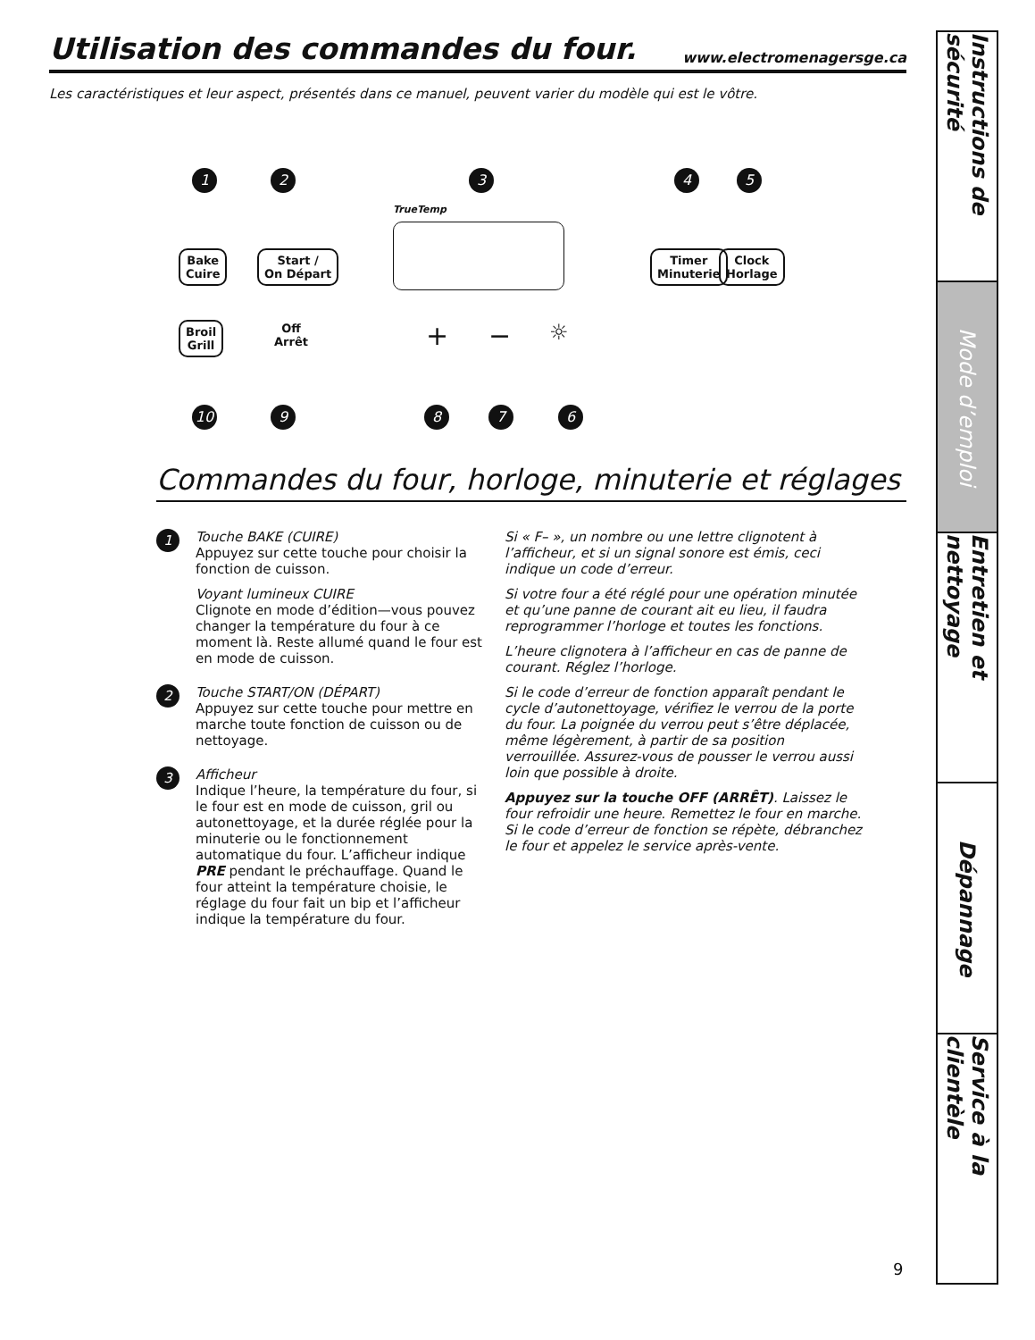Utilisation des commandes du four.
www.electromenagersge.ca
Les caractéristiques et leur aspect, présentés dans ce manuel, peuvent varier du modèle qui est le vôtre.
1 2 3 4 5
Bake
Cuire
Start /
On Départ
TrueTemp
Timer
Minuterie
Clock
Horlage
Broil
Grill
Off
Arrêt
+ − ☼
10 9 8 7 6
Commandes du four, horloge, minuterie et réglages
1
Touche BAKE (CUIRE)
Appuyez sur cette touche pour choisir la fonction de cuisson.
Voyant lumineux CUIRE
Clignote en mode d’édition—vous pouvez changer la température du four à ce moment là. Reste allumé quand le four est en mode de cuisson.
2
Touche START/ON (DÉPART)
Appuyez sur cette touche pour mettre en marche toute fonction de cuisson ou de nettoyage.
3
Afficheur
Indique l’heure, la température du four, si le four est en mode de cuisson, gril ou autonettoyage, et la durée réglée pour la minuterie ou le fonctionnement automatique du four. L’afficheur indique PRE pendant le préchauffage. Quand le four atteint la température choisie, le réglage du four fait un bip et l’afficheur indique la température du four.
Si « F– », un nombre ou une lettre clignotent à l’afficheur, et si un signal sonore est émis, ceci indique un code d’erreur.
Si votre four a été réglé pour une opération minutée et qu’une panne de courant ait eu lieu, il faudra reprogrammer l’horloge et toutes les fonctions.
L’heure clignotera à l’afficheur en cas de panne de courant. Réglez l’horloge.
Si le code d’erreur de fonction apparaît pendant le cycle d’autonettoyage, vérifiez le verrou de la porte du four. La poignée du verrou peut s’être déplacée, même légèrement, à partir de sa position verrouillée. Assurez-vous de pousser le verrou aussi loin que possible à droite.
Appuyez sur la touche OFF (ARRÊT). Laissez le four refroidir une heure. Remettez le four en marche. Si le code d’erreur de fonction se répète, débranchez le four et appelez le service après-vente.
Instructions de sécurité
Mode d’emploi
Entretien et nettoyage
Dépannage
Service à la clientèle
9